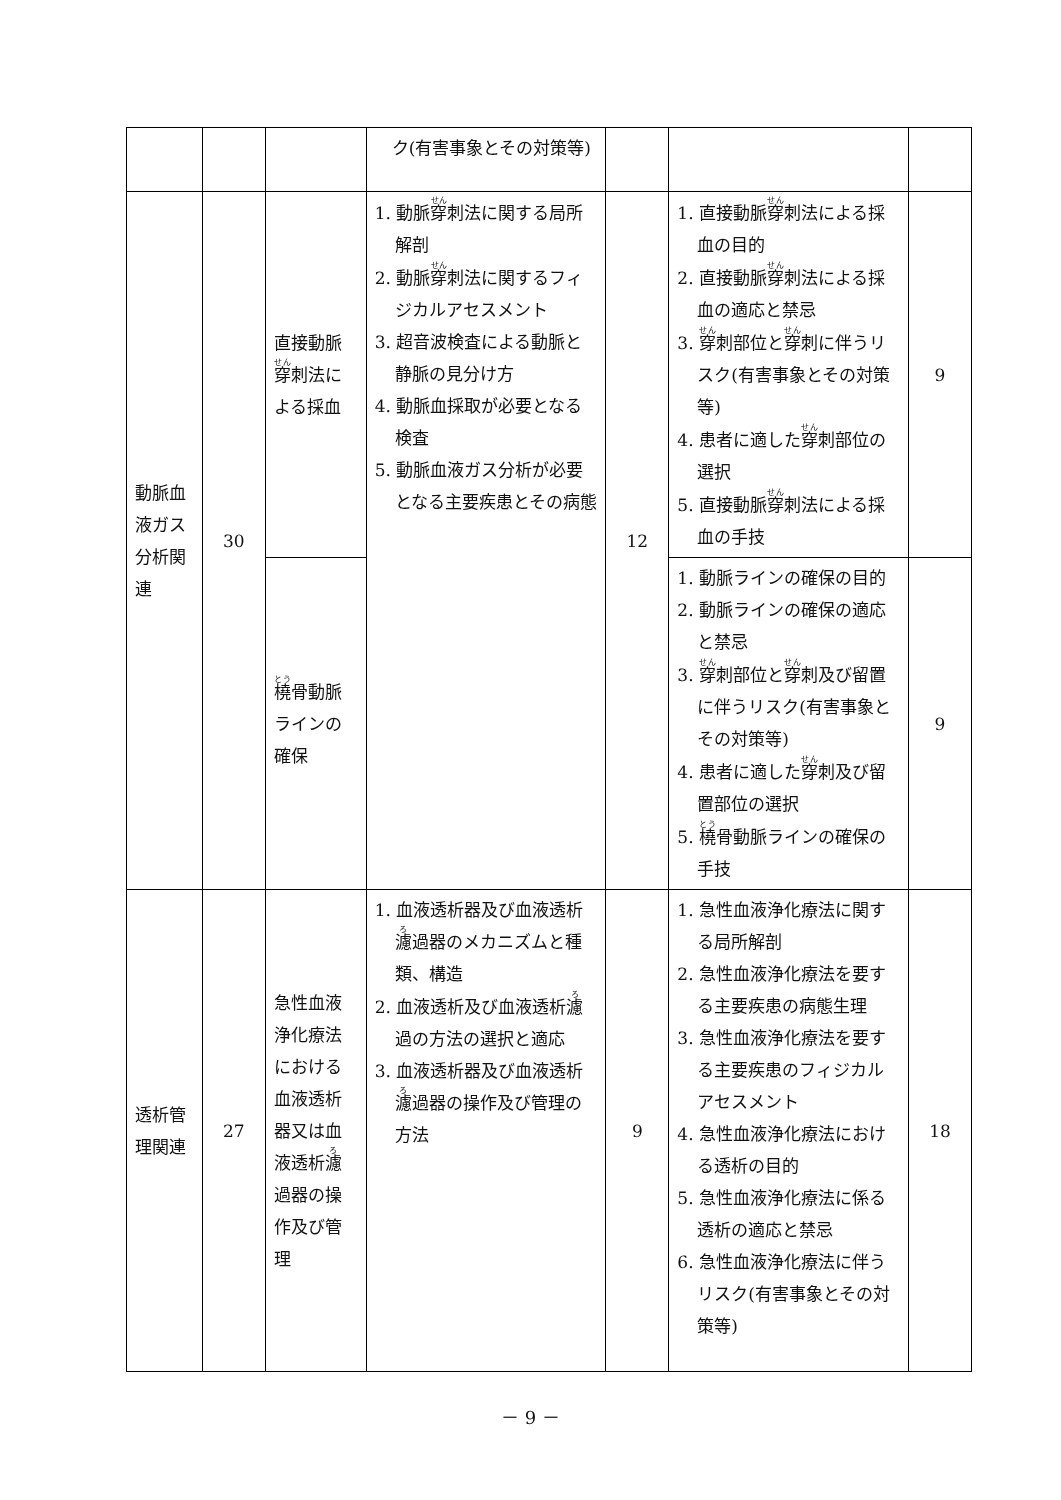| | | | ク(有害事象とその対策等) | | | |
| 動脈血液ガス分析関連 | 30 | 直接動脈 穿 刺法による採血 | 1. 動脈 穿 刺法に関する局所解剖 2. 動脈 穿 刺法に関するフィジカルアセスメント 3. 超音波検査による動脈と静脈の見分け方 4. 動脈血採取が必要となる検査 5. 動脈血液ガス分析が必要となる主要疾患とその病態 | 12 | 1. 直接動脈 穿 刺法による採血の目的 2. 直接動脈 穿 刺法による採血の適応と禁忌 3. 穿 刺部位と 穿 刺に伴うリスク(有害事象とその対策等) 4. 患者に適した 穿 刺部位の選択 5. 直接動脈 穿 刺法による採血の手技 | 9 |
| | | 橈 骨動脈ラインの確保 | | | 1. 動脈ラインの確保の目的 2. 動脈ラインの確保の適応と禁忌 3. 穿 刺部位と 穿 刺及び留置に伴うリスク(有害事象とその対策等) 4. 患者に適した 穿 刺及び留置部位の選択 5. 橈 骨動脈ラインの確保の手技 | 9 |
| 透析管理関連 | 27 | 急性血液浄化療法における血液透析器又は血液透析 濾 過器の操作及び管理 | 1. 血液透析器及び血液透析 濾 過器のメカニズムと種類、構造 2. 血液透析及び血液透析 濾 過の方法の選択と適応 3. 血液透析器及び血液透析 濾 過器の操作及び管理の方法 | 9 | 1. 急性血液浄化療法に関する局所解剖 2. 急性血液浄化療法を要する主要疾患の病態生理 3. 急性血液浄化療法を要する主要疾患のフィジカルアセスメント 4. 急性血液浄化療法における透析の目的 5. 急性血液浄化療法に係る透析の適応と禁忌 6. 急性血液浄化療法に伴うリスク(有害事象とその対策等) | 18 |
－ 9 －